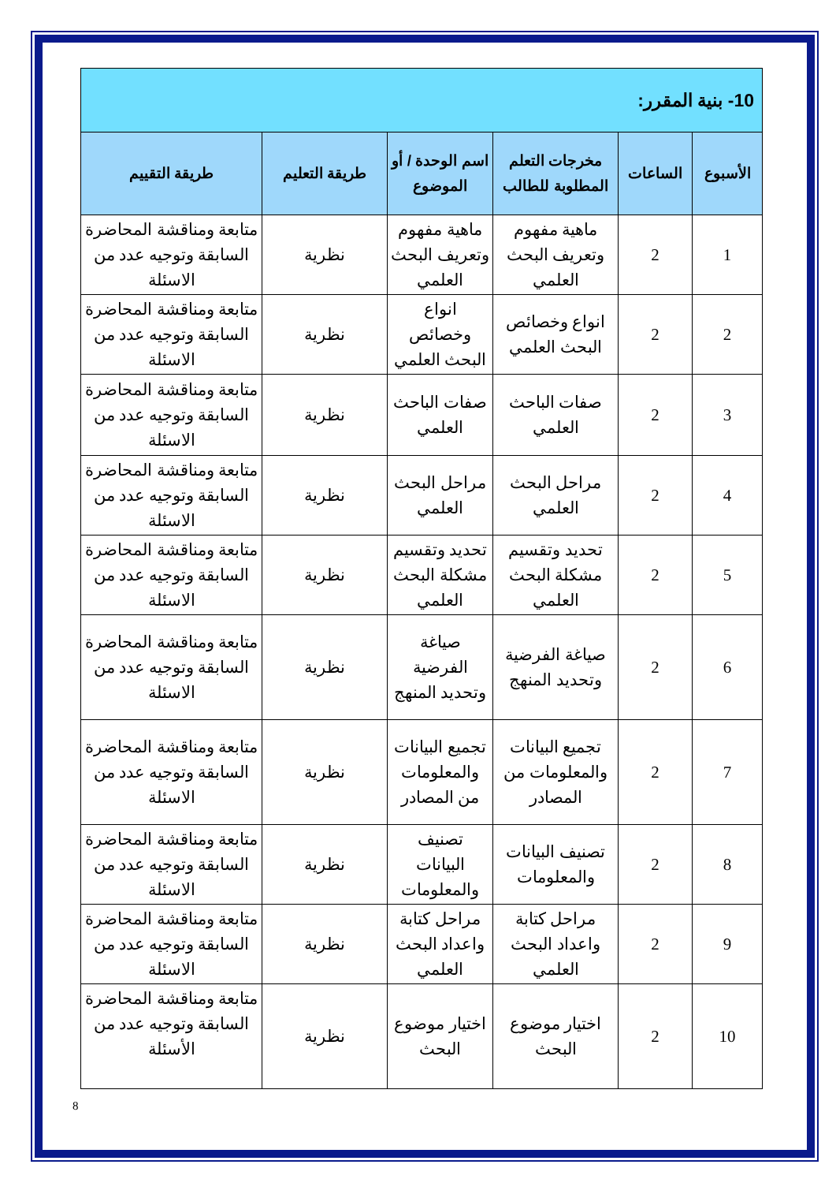| 10- بنية المقرر: | | | | | |
| الأسبوع | الساعات | مخرجات التعلم المطلوبة للطالب | اسم الوحدة / أو الموضوع | طريقة التعليم | طريقة التقييم |
| 1 | 2 | ماهية مفهوم وتعريف البحث العلمي | ماهية مفهوم وتعريف البحث العلمي | نظرية | متابعة ومناقشة المحاضرة السابقة وتوجيه عدد من الاسئلة |
| 2 | 2 | انواع وخصائص البحث العلمي | انواع وخصائص البحث العلمي | نظرية | متابعة ومناقشة المحاضرة السابقة وتوجيه عدد من الاسئلة |
| 3 | 2 | صفات الباحث العلمي | صفات الباحث العلمي | نظرية | متابعة ومناقشة المحاضرة السابقة وتوجيه عدد من الاسئلة |
| 4 | 2 | مراحل البحث العلمي | مراحل البحث العلمي | نظرية | متابعة ومناقشة المحاضرة السابقة وتوجيه عدد من الاسئلة |
| 5 | 2 | تحديد وتقسيم مشكلة البحث العلمي | تحديد وتقسيم مشكلة البحث العلمي | نظرية | متابعة ومناقشة المحاضرة السابقة وتوجيه عدد من الاسئلة |
| 6 | 2 | صياغة الفرضية وتحديد المنهج | صياغة الفرضية وتحديد المنهج | نظرية | متابعة ومناقشة المحاضرة السابقة وتوجيه عدد من الاسئلة |
| 7 | 2 | تجميع البيانات والمعلومات من المصادر | تجميع البيانات والمعلومات من المصادر | نظرية | متابعة ومناقشة المحاضرة السابقة وتوجيه عدد من الاسئلة |
| 8 | 2 | تصنيف البيانات والمعلومات | تصنيف البيانات والمعلومات | نظرية | متابعة ومناقشة المحاضرة السابقة وتوجيه عدد من الاسئلة |
| 9 | 2 | مراحل كتابة واعداد البحث العلمي | مراحل كتابة واعداد البحث العلمي | نظرية | متابعة ومناقشة المحاضرة السابقة وتوجيه عدد من الاسئلة |
| 10 | 2 | اختيار موضوع البحث | اختيار موضوع البحث | نظرية | متابعة ومناقشة المحاضرة السابقة وتوجيه عدد من الأسئلة |
8